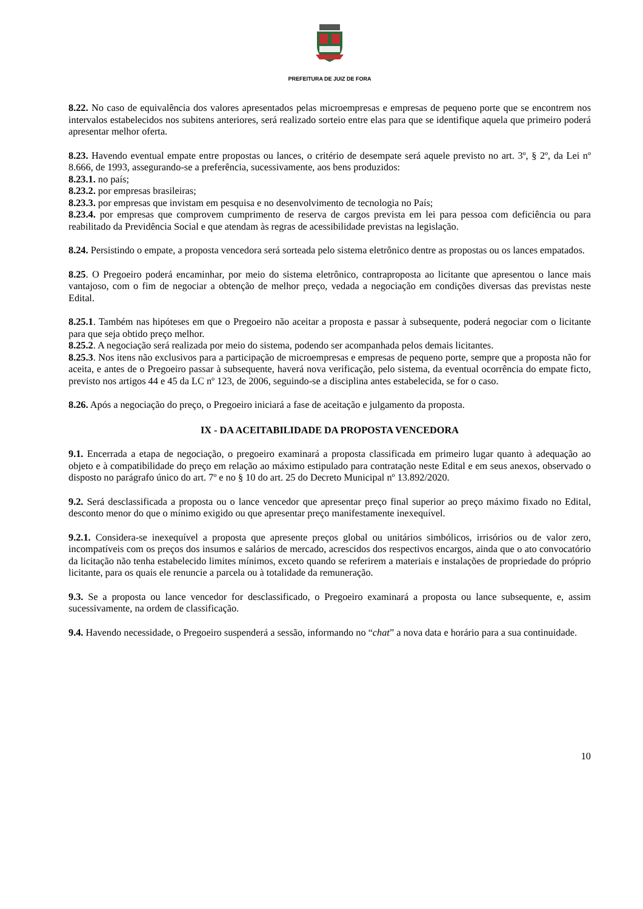PREFEITURA DE JUIZ DE FORA
8.22. No caso de equivalência dos valores apresentados pelas microempresas e empresas de pequeno porte que se encontrem nos intervalos estabelecidos nos subitens anteriores, será realizado sorteio entre elas para que se identifique aquela que primeiro poderá apresentar melhor oferta.
8.23. Havendo eventual empate entre propostas ou lances, o critério de desempate será aquele previsto no art. 3º, § 2º, da Lei nº 8.666, de 1993, assegurando-se a preferência, sucessivamente, aos bens produzidos:
8.23.1. no país;
8.23.2. por empresas brasileiras;
8.23.3. por empresas que invistam em pesquisa e no desenvolvimento de tecnologia no País;
8.23.4. por empresas que comprovem cumprimento de reserva de cargos prevista em lei para pessoa com deficiência ou para reabilitado da Previdência Social e que atendam às regras de acessibilidade previstas na legislação.
8.24. Persistindo o empate, a proposta vencedora será sorteada pelo sistema eletrônico dentre as propostas ou os lances empatados.
8.25. O Pregoeiro poderá encaminhar, por meio do sistema eletrônico, contraproposta ao licitante que apresentou o lance mais vantajoso, com o fim de negociar a obtenção de melhor preço, vedada a negociação em condições diversas das previstas neste Edital.
8.25.1. Também nas hipóteses em que o Pregoeiro não aceitar a proposta e passar à subsequente, poderá negociar com o licitante para que seja obtido preço melhor.
8.25.2. A negociação será realizada por meio do sistema, podendo ser acompanhada pelos demais licitantes.
8.25.3. Nos itens não exclusivos para a participação de microempresas e empresas de pequeno porte, sempre que a proposta não for aceita, e antes de o Pregoeiro passar à subsequente, haverá nova verificação, pelo sistema, da eventual ocorrência do empate ficto, previsto nos artigos 44 e 45 da LC nº 123, de 2006, seguindo-se a disciplina antes estabelecida, se for o caso.
8.26. Após a negociação do preço, o Pregoeiro iniciará a fase de aceitação e julgamento da proposta.
IX - DA ACEITABILIDADE DA PROPOSTA VENCEDORA
9.1. Encerrada a etapa de negociação, o pregoeiro examinará a proposta classificada em primeiro lugar quanto à adequação ao objeto e à compatibilidade do preço em relação ao máximo estipulado para contratação neste Edital e em seus anexos, observado o disposto no parágrafo único do art. 7º e no § 10 do art. 25 do Decreto Municipal nº 13.892/2020.
9.2. Será desclassificada a proposta ou o lance vencedor que apresentar preço final superior ao preço máximo fixado no Edital, desconto menor do que o mínimo exigido ou que apresentar preço manifestamente inexequível.
9.2.1. Considera-se inexequível a proposta que apresente preços global ou unitários simbólicos, irrisórios ou de valor zero, incompatíveis com os preços dos insumos e salários de mercado, acrescidos dos respectivos encargos, ainda que o ato convocatório da licitação não tenha estabelecido limites mínimos, exceto quando se referirem a materiais e instalações de propriedade do próprio licitante, para os quais ele renuncie a parcela ou à totalidade da remuneração.
9.3. Se a proposta ou lance vencedor for desclassificado, o Pregoeiro examinará a proposta ou lance subsequente, e, assim sucessivamente, na ordem de classificação.
9.4. Havendo necessidade, o Pregoeiro suspenderá a sessão, informando no “chat” a nova data e horário para a sua continuidade.
10